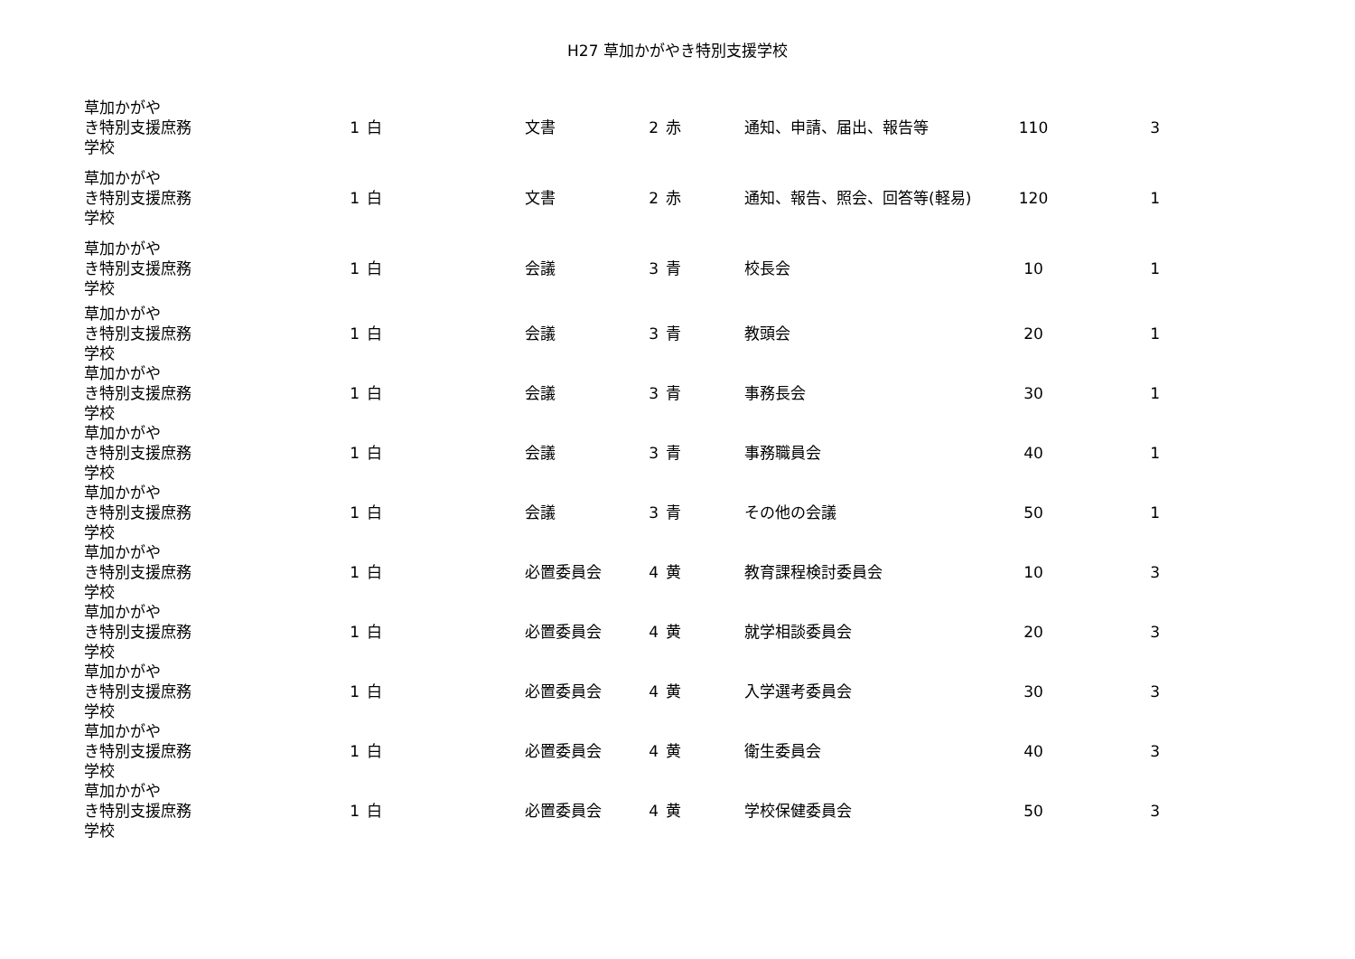H27 草加かがやき特別支援学校
| 草加かがやき特別支援学校 | 庶務 | 1 | 白 | 文書 | 2 | 赤 | 通知、申請、届出、報告等 | 110 | 3 |
| 草加かがやき特別支援学校 | 庶務 | 1 | 白 | 文書 | 2 | 赤 | 通知、報告、照会、回答等(軽易) | 120 | 1 |
| 草加かがやき特別支援学校 | 庶務 | 1 | 白 | 会議 | 3 | 青 | 校長会 | 10 | 1 |
| 草加かがやき特別支援学校 | 庶務 | 1 | 白 | 会議 | 3 | 青 | 教頭会 | 20 | 1 |
| 草加かがやき特別支援学校 | 庶務 | 1 | 白 | 会議 | 3 | 青 | 事務長会 | 30 | 1 |
| 草加かがやき特別支援学校 | 庶務 | 1 | 白 | 会議 | 3 | 青 | 事務職員会 | 40 | 1 |
| 草加かがやき特別支援学校 | 庶務 | 1 | 白 | 会議 | 3 | 青 | その他の会議 | 50 | 1 |
| 草加かがやき特別支援学校 | 庶務 | 1 | 白 | 必置委員会 | 4 | 黄 | 教育課程検討委員会 | 10 | 3 |
| 草加かがやき特別支援学校 | 庶務 | 1 | 白 | 必置委員会 | 4 | 黄 | 就学相談委員会 | 20 | 3 |
| 草加かがやき特別支援学校 | 庶務 | 1 | 白 | 必置委員会 | 4 | 黄 | 入学選考委員会 | 30 | 3 |
| 草加かがやき特別支援学校 | 庶務 | 1 | 白 | 必置委員会 | 4 | 黄 | 衛生委員会 | 40 | 3 |
| 草加かがやき特別支援学校 | 庶務 | 1 | 白 | 必置委員会 | 4 | 黄 | 学校保健委員会 | 50 | 3 |